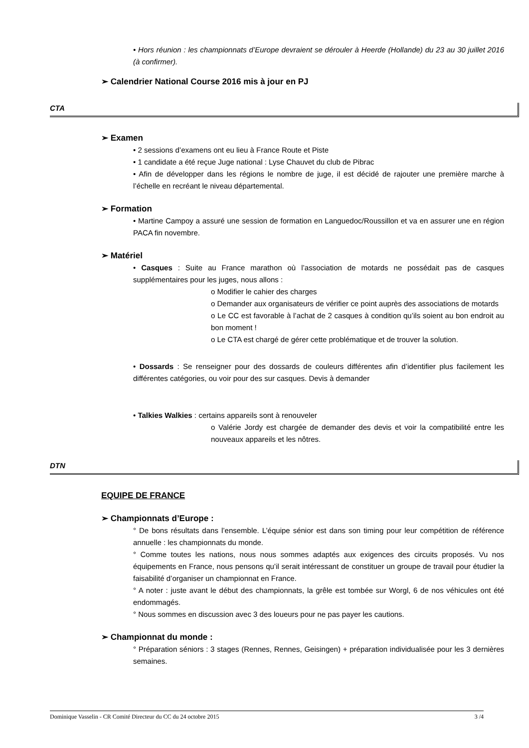• Hors réunion : les championnats d’Europe devraient se dérouler à Heerde (Hollande) du 23 au 30 juillet 2016 (à confirmer).
➢ Calendrier National Course 2016 mis à jour en PJ
CTA
➢ Examen
• 2 sessions d’examens ont eu lieu à France Route et Piste
• 1 candidate a été reçue Juge national : Lyse Chauvet du club de Pibrac
• Afin de développer dans les régions le nombre de juge, il est décidé de rajouter une première marche à l’échelle en recréant le niveau départemental.
➢ Formation
• Martine Campoy a assuré une session de formation en Languedoc/Roussillon et va en assurer une en région PACA fin novembre.
➢ Matériel
• Casques : Suite au France marathon où l’association de motards ne possédait pas de casques supplémentaires pour les juges, nous allons :
o Modifier le cahier des charges
o Demander aux organisateurs de vérifier ce point auprès des associations de motards
o Le CC est favorable à l’achat de 2 casques à condition qu’ils soient au bon endroit au bon moment !
o Le CTA est chargé de gérer cette problématique et de trouver la solution.
• Dossards : Se renseigner pour des dossards de couleurs différentes afin d’identifier plus facilement les différentes catégories, ou voir pour des sur casques. Devis à demander
• Talkies Walkies : certains appareils sont à renouveler
o Valérie Jordy est chargée de demander des devis et voir la compatibilité entre les nouveaux appareils et les nôtres.
DTN
EQUIPE DE FRANCE
➢ Championnats d’Europe :
° De bons résultats dans l’ensemble. L’équipe sénior est dans son timing pour leur compétition de référence annuelle : les championnats du monde.
° Comme toutes les nations, nous nous sommes adaptés aux exigences des circuits proposés. Vu nos équipements en France, nous pensons qu’il serait intéressant de constituer un groupe de travail pour étudier la faisabilité d’organiser un championnat en France.
° A noter : juste avant le début des championnats, la grêle est tombée sur Worgl, 6 de nos véhicules ont été endommagés.
° Nous sommes en discussion avec 3 des loueurs pour ne pas payer les cautions.
➢ Championnat du monde :
° Préparation séniors : 3 stages (Rennes, Rennes, Geisingen) + préparation individualisée pour les 3 dernières semaines.
Dominique Vasselin - CR Comité Directeur du CC du 24 octobre 2015 3 /4